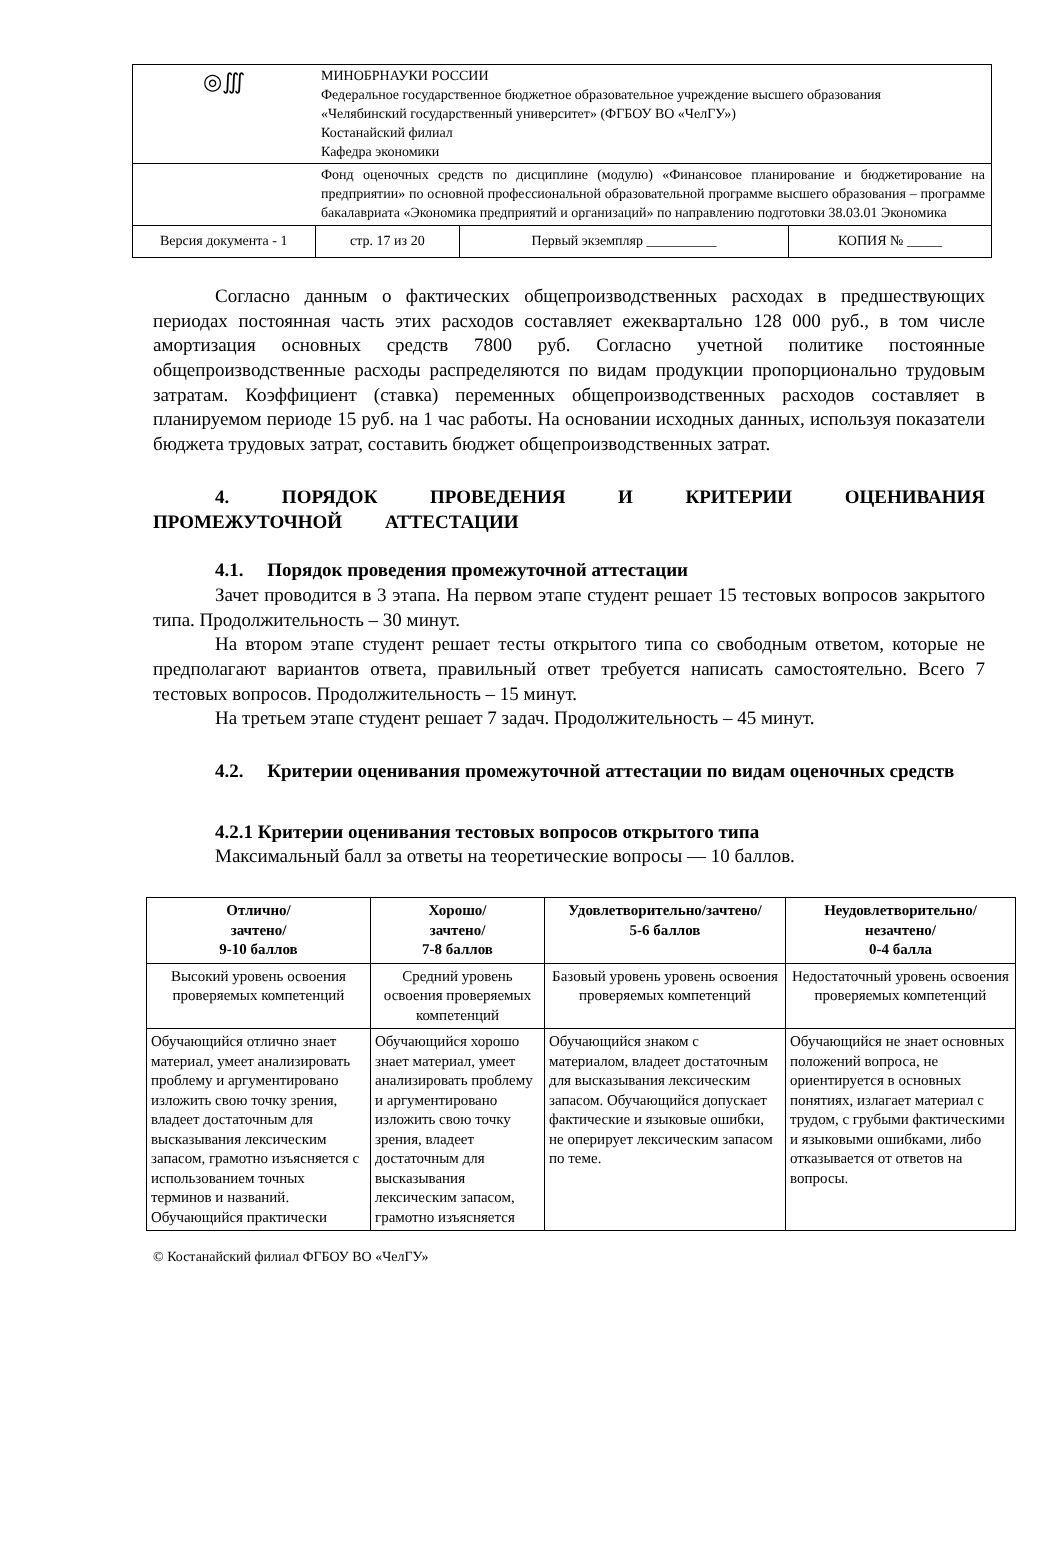| ◎∭ | МИНОБРНАУКИ РОССИИ Федеральное государственное бюджетное образовательное учреждение высшего образования «Челябинский государственный университет» (ФГБОУ ВО «ЧелГУ») Костанайский филиал Кафедра экономики | | |
| | Фонд оценочных средств по дисциплине (модулю) «Финансовое планирование и бюджетирование на предприятии» по основной профессиональной образовательной программе высшего образования – программе бакалавриата «Экономика предприятий и организаций» по направлению подготовки 38.03.01 Экономика | | |
| Версия документа - 1 | стр. 17 из 20 | Первый экземпляр __________ | КОПИЯ № _____ |
Согласно данным о фактических общепроизводственных расходах в предшествующих периодах постоянная часть этих расходов составляет ежеквартально 128 000 руб., в том числе амортизация основных средств 7800 руб. Согласно учетной политике постоянные общепроизводственные расходы распределяются по видам продукции пропорционально трудовым затратам. Коэффициент (ставка) переменных общепроизводственных расходов составляет в планируемом периоде 15 руб. на 1 час работы. На основании исходных данных, используя показатели бюджета трудовых затрат, составить бюджет общепроизводственных затрат.
4. ПОРЯДОК ПРОВЕДЕНИЯ И КРИТЕРИИ ОЦЕНИВАНИЯ ПРОМЕЖУТОЧНОЙ АТТЕСТАЦИИ
4.1. Порядок проведения промежуточной аттестации
Зачет проводится в 3 этапа. На первом этапе студент решает 15 тестовых вопросов закрытого типа. Продолжительность – 30 минут.
На втором этапе студент решает тесты открытого типа со свободным ответом, которые не предполагают вариантов ответа, правильный ответ требуется написать самостоятельно. Всего 7 тестовых вопросов. Продолжительность – 15 минут.
На третьем этапе студент решает 7 задач. Продолжительность – 45 минут.
4.2. Критерии оценивания промежуточной аттестации по видам оценочных средств
4.2.1 Критерии оценивания тестовых вопросов открытого типа
Максимальный балл за ответы на теоретические вопросы — 10 баллов.
| Отлично/ зачтено/ 9-10 баллов | Хорошо/ зачтено/ 7-8 баллов | Удовлетворительно/зачтено/ 5-6 баллов | Неудовлетворительно/ незачтено/ 0-4 балла |
| --- | --- | --- | --- |
| Высокий уровень освоения проверяемых компетенций | Средний уровень освоения проверяемых компетенций | Базовый уровень уровень освоения проверяемых компетенций | Недостаточный уровень освоения проверяемых компетенций |
| Обучающийся отлично знает материал, умеет анализировать проблему и аргументировано изложить свою точку зрения, владеет достаточным для высказывания лексическим запасом, грамотно изъясняется с использованием точных терминов и названий. Обучающийся практически | Обучающийся хорошо знает материал, умеет анализировать проблему и аргументировано изложить свою точку зрения, владеет достаточным для высказывания лексическим запасом, грамотно изъясняется | Обучающийся знаком с материалом, владеет достаточным для высказывания лексическим запасом. Обучающийся допускает фактические и языковые ошибки, не оперирует лексическим запасом по теме. | Обучающийся не знает основных положений вопроса, не ориентируется в основных понятиях, излагает материал с трудом, с грубыми фактическими и языковыми ошибками, либо отказывается от ответов на вопросы. |
© Костанайский филиал ФГБОУ ВО «ЧелГУ»